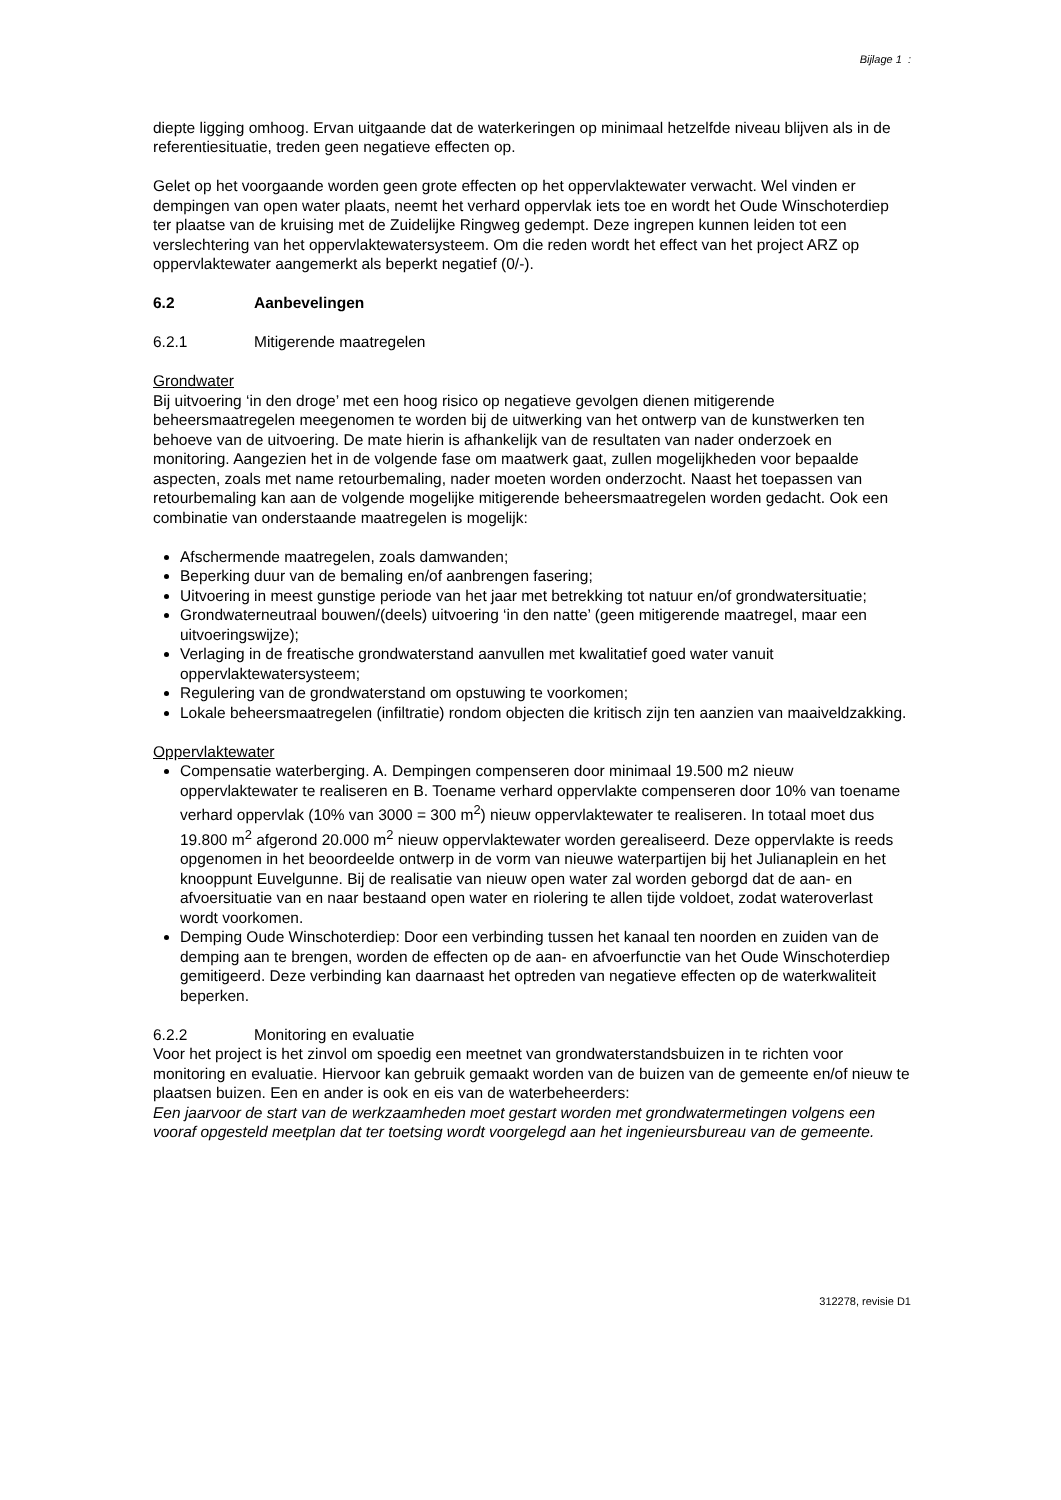Bijlage 1 :
diepte ligging omhoog. Ervan uitgaande dat de waterkeringen op minimaal hetzelfde niveau blijven als in de referentiesituatie, treden geen negatieve effecten op.
Gelet op het voorgaande worden geen grote effecten op het oppervlaktewater verwacht. Wel vinden er dempingen van open water plaats, neemt het verhard oppervlak iets toe en wordt het Oude Winschoterdiep ter plaatse van de kruising met de Zuidelijke Ringweg gedempt. Deze ingrepen kunnen leiden tot een verslechtering van het oppervlaktewatersysteem. Om die reden wordt het effect van het project ARZ op oppervlaktewater aangemerkt als beperkt negatief (0/-).
6.2 Aanbevelingen
6.2.1 Mitigerende maatregelen
Grondwater
Bij uitvoering ‘in den droge’ met een hoog risico op negatieve gevolgen dienen mitigerende beheersmaatregelen meegenomen te worden bij de uitwerking van het ontwerp van de kunstwerken ten behoeve van de uitvoering. De mate hierin is afhankelijk van de resultaten van nader onderzoek en monitoring. Aangezien het in de volgende fase om maatwerk gaat, zullen mogelijkheden voor bepaalde aspecten, zoals met name retourbemaling, nader moeten worden onderzocht. Naast het toepassen van retourbemaling kan aan de volgende mogelijke mitigerende beheersmaatregelen worden gedacht. Ook een combinatie van onderstaande maatregelen is mogelijk:
Afschermende maatregelen, zoals damwanden;
Beperking duur van de bemaling en/of aanbrengen fasering;
Uitvoering in meest gunstige periode van het jaar met betrekking tot natuur en/of grondwatersituatie;
Grondwaterneutraal bouwen/(deels) uitvoering ‘in den natte’ (geen mitigerende maatregel, maar een uitvoeringswijze);
Verlaging in de freatische grondwaterstand aanvullen met kwalitatief goed water vanuit oppervlaktewatersysteem;
Regulering van de grondwaterstand om opstuwing te voorkomen;
Lokale beheersmaatregelen (infiltratie) rondom objecten die kritisch zijn ten aanzien van maaiveldzakking.
Oppervlaktewater
Compensatie waterberging. A. Dempingen compenseren door minimaal 19.500 m2 nieuw oppervlaktewater te realiseren en B. Toename verhard oppervlakte compenseren door 10% van toename verhard oppervlak (10% van 3000 = 300 m<sup>2</sup>) nieuw oppervlaktewater te realiseren. In totaal moet dus 19.800 m<sup>2</sup> afgerond 20.000 m<sup>2</sup> nieuw oppervlaktewater worden gerealiseerd. Deze oppervlakte is reeds opgenomen in het beoordeelde ontwerp in de vorm van nieuwe waterpartijen bij het Julianaplein en het knooppunt Euvelgunne. Bij de realisatie van nieuw open water zal worden geborgd dat de aan- en afvoersituatie van en naar bestaand open water en riolering te allen tijde voldoet, zodat wateroverlast wordt voorkomen.
Demping Oude Winschoterdiep: Door een verbinding tussen het kanaal ten noorden en zuiden van de demping aan te brengen, worden de effecten op de aan- en afvoerfunctie van het Oude Winschoterdiep gemitigeerd. Deze verbinding kan daarnaast het optreden van negatieve effecten op de waterkwaliteit beperken.
6.2.2 Monitoring en evaluatie
Voor het project is het zinvol om spoedig een meetnet van grondwaterstandsbuizen in te richten voor monitoring en evaluatie. Hiervoor kan gebruik gemaakt worden van de buizen van de gemeente en/of nieuw te plaatsen buizen. Een en ander is ook en eis van de waterbeheerders:
Een jaarvoor de start van de werkzaamheden moet gestart worden met grondwatermetingen volgens een vooraf opgesteld meetplan dat ter toetsing wordt voorgelegd aan het ingenieursbureau van de gemeente.
312278, revisie D1